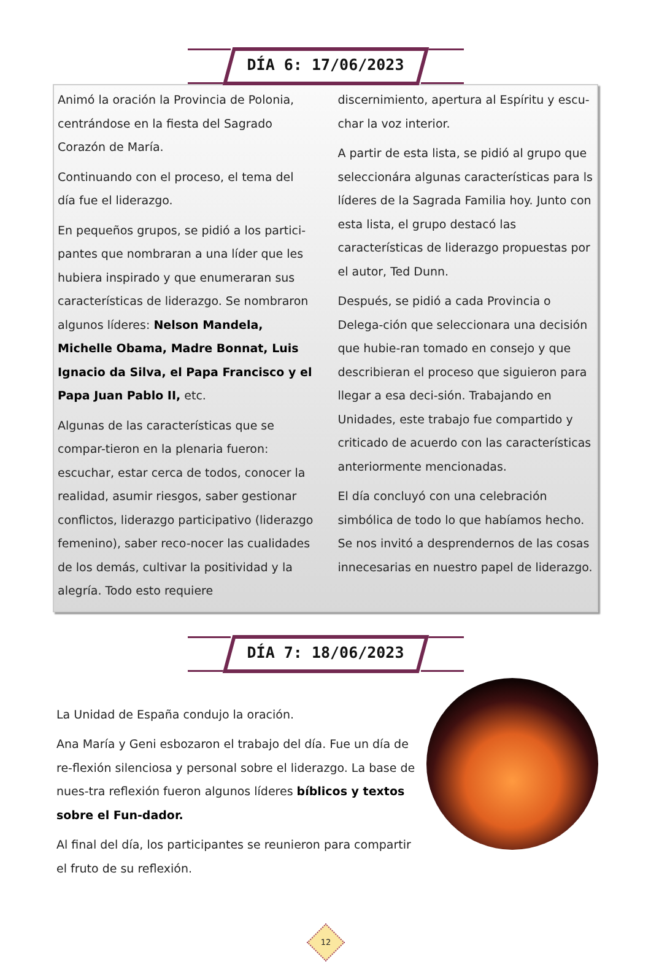DÍA 6: 17/06/2023
Animó la oración la Provincia de Polonia, centrándose en la fiesta del Sagrado Corazón de María.
Continuando con el proceso, el tema del día fue el liderazgo.
En pequeños grupos, se pidió a los partici-pantes que nombraran a una líder que les hubiera inspirado y que enumeraran sus características de liderazgo. Se nombraron algunos líderes: Nelson Mandela, Michelle Obama, Madre Bonnat, Luis Ignacio da Silva, el Papa Francisco y el Papa Juan Pablo II, etc.
Algunas de las características que se compar-tieron en la plenaria fueron: escuchar, estar cerca de todos, conocer la realidad, asumir riesgos, saber gestionar conflictos, liderazgo participativo (liderazgo femenino), saber reco-nocer las cualidades de los demás, cultivar la positividad y la alegría. Todo esto requiere
discernimiento, apertura al Espíritu y escu-char la voz interior.
A partir de esta lista, se pidió al grupo que seleccionára algunas características para ls líderes de la Sagrada Familia hoy. Junto con esta lista, el grupo destacó las características de liderazgo propuestas por el autor, Ted Dunn.
Después, se pidió a cada Provincia o Delega-ción que seleccionara una decisión que hubie-ran tomado en consejo y que describieran el proceso que siguieron para llegar a esa deci-sión. Trabajando en Unidades, este trabajo fue compartido y criticado de acuerdo con las características anteriormente mencionadas.
El día concluyó con una celebración simbólica de todo lo que habíamos hecho. Se nos invitó a desprendernos de las cosas innecesarias en nuestro papel de liderazgo.
DÍA 7: 18/06/2023
La Unidad de España condujo la oración.
Ana María y Geni esbozaron el trabajo del día. Fue un día de re-flexión silenciosa y personal sobre el liderazgo. La base de nues-tra reflexión fueron algunos líderes bíblicos y textos sobre el Fun-dador.
Al final del día, los participantes se reunieron para compartir el fruto de su reflexión.
12